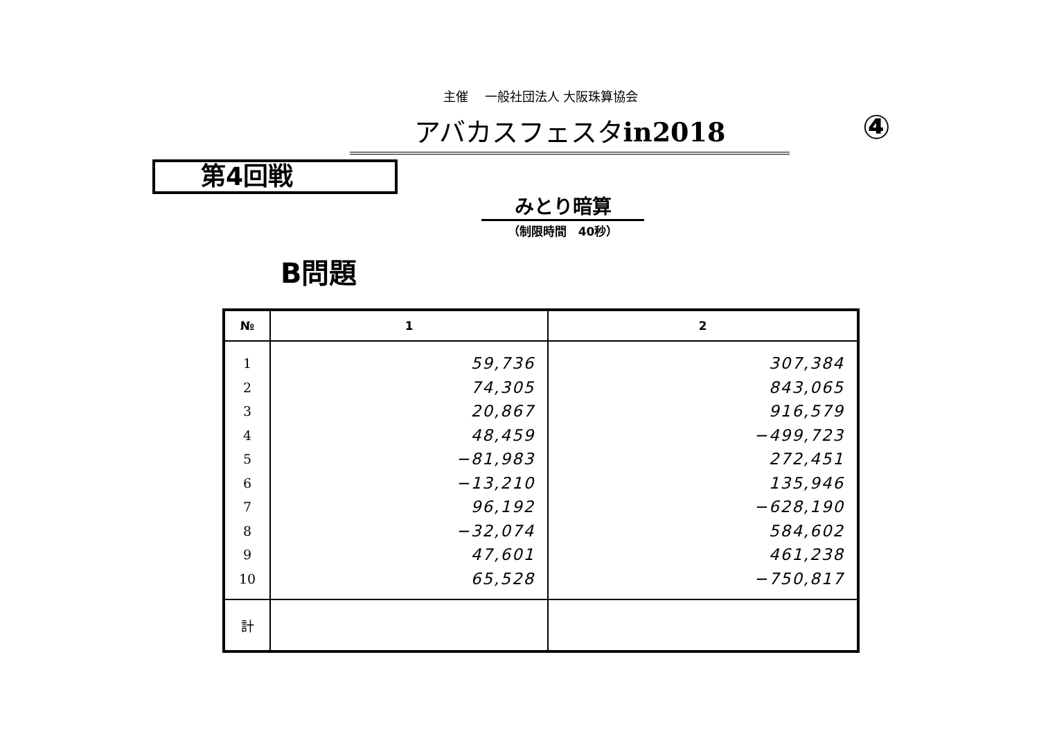主催　 一般社団法人 大阪珠算協会
アバカスフェスタin2018 ④
第4回戦
みとり暗算
（制限時間　40秒）
B問題
| № | 1 | 2 |
| --- | --- | --- |
| 1 | 59,736 | 307,384 |
| 2 | 74,305 | 843,065 |
| 3 | 20,867 | 916,579 |
| 4 | 48,459 | −499,723 |
| 5 | −81,983 | 272,451 |
| 6 | −13,210 | 135,946 |
| 7 | 96,192 | −628,190 |
| 8 | −32,074 | 584,602 |
| 9 | 47,601 | 461,238 |
| 10 | 65,528 | −750,817 |
| 計 | | |